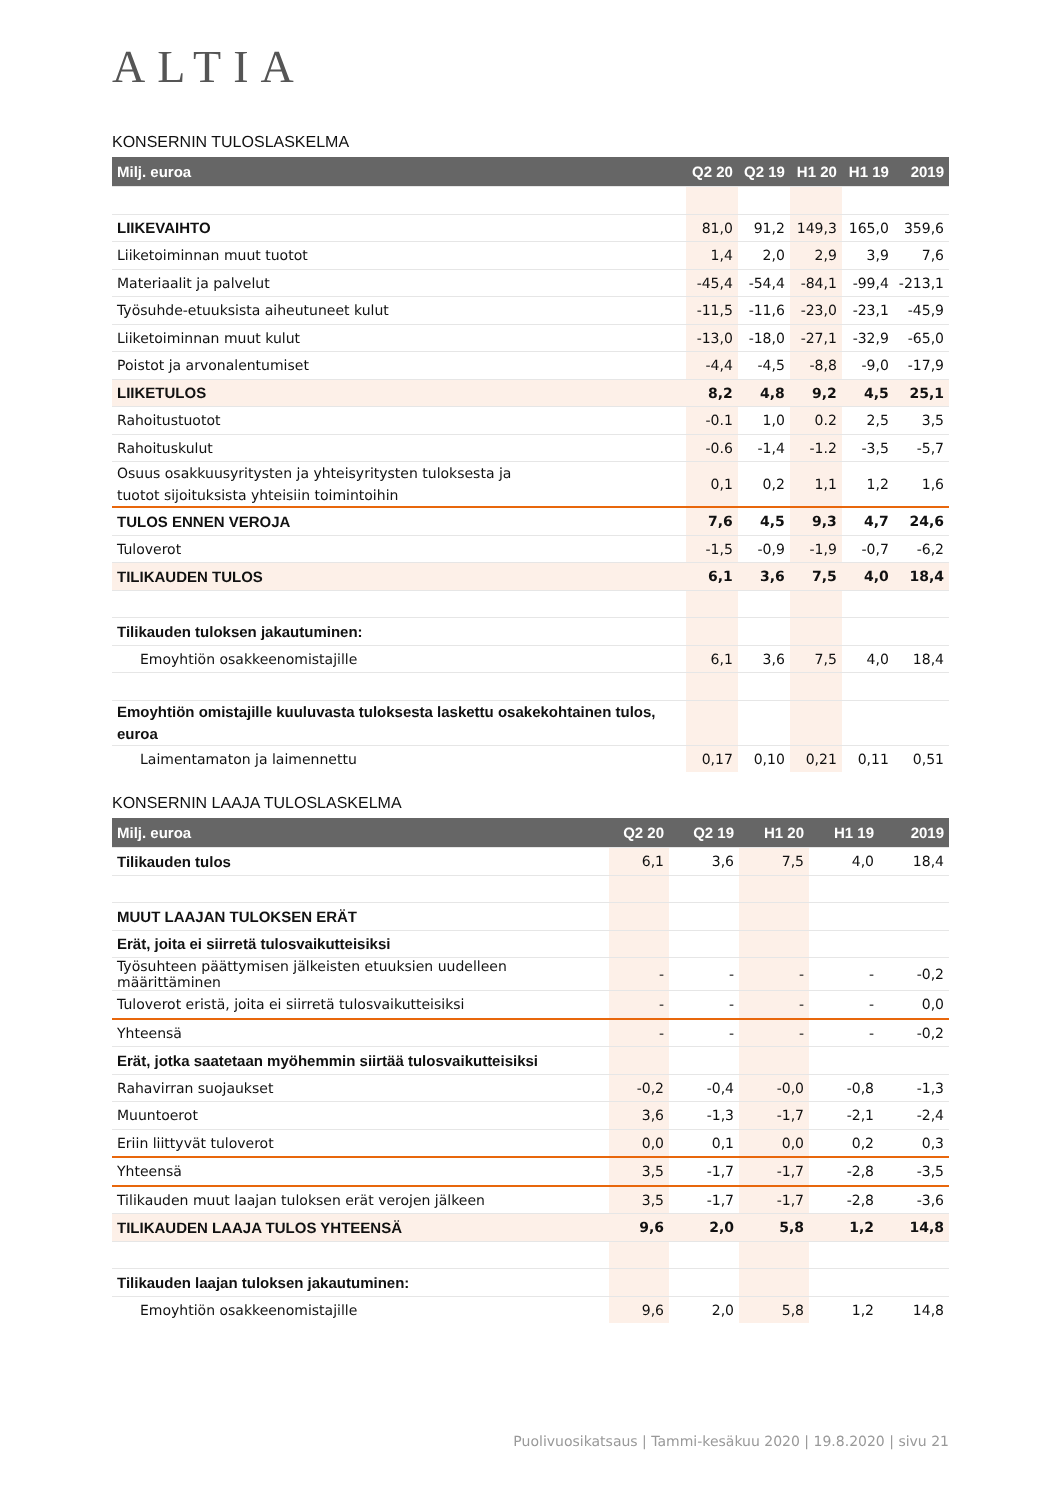ALTIA
KONSERNIN TULOSLASKELMA
| Milj. euroa | Q2 20 | Q2 19 | H1 20 | H1 19 | 2019 |
| --- | --- | --- | --- | --- | --- |
| LIIKEVAIHTO | 81,0 | 91,2 | 149,3 | 165,0 | 359,6 |
| Liiketoiminnan muut tuotot | 1,4 | 2,0 | 2,9 | 3,9 | 7,6 |
| Materiaalit ja palvelut | -45,4 | -54,4 | -84,1 | -99,4 | -213,1 |
| Työsuhde-etuuksista aiheutuneet kulut | -11,5 | -11,6 | -23,0 | -23,1 | -45,9 |
| Liiketoiminnan muut kulut | -13,0 | -18,0 | -27,1 | -32,9 | -65,0 |
| Poistot ja arvonalentumiset | -4,4 | -4,5 | -8,8 | -9,0 | -17,9 |
| LIIKETULOS | 8,2 | 4,8 | 9,2 | 4,5 | 25,1 |
| Rahoitustuotot | -0.1 | 1,0 | 0.2 | 2,5 | 3,5 |
| Rahoituskulut | -0.6 | -1,4 | -1.2 | -3,5 | -5,7 |
| Osuus osakkuusyritysten ja yhteisyritysten tuloksesta ja tuotot sijoituksista yhteisiin toimintoihin | 0,1 | 0,2 | 1,1 | 1,2 | 1,6 |
| TULOS ENNEN VEROJA | 7,6 | 4,5 | 9,3 | 4,7 | 24,6 |
| Tuloverot | -1,5 | -0,9 | -1,9 | -0,7 | -6,2 |
| TILIKAUDEN TULOS | 6,1 | 3,6 | 7,5 | 4,0 | 18,4 |
| Tilikauden tuloksen jakautuminen: | | | | | |
| Emoyhtiön osakkeenomistajille | 6,1 | 3,6 | 7,5 | 4,0 | 18,4 |
| Emoyhtiön omistajille kuuluvasta tuloksesta laskettu osakekohtainen tulos, euroa | | | | | |
| Laimentamaton ja laimennettu | 0,17 | 0,10 | 0,21 | 0,11 | 0,51 |
KONSERNIN LAAJA TULOSLASKELMA
| Milj. euroa | Q2 20 | Q2 19 | H1 20 | H1 19 | 2019 |
| --- | --- | --- | --- | --- | --- |
| Tilikauden tulos | 6,1 | 3,6 | 7,5 | 4,0 | 18,4 |
| MUUT LAAJAN TULOKSEN ERÄT | | | | | |
| Erät, joita ei siirretä tulosvaikutteisiksi | | | | | |
| Työsuhteen päättymisen jälkeisten etuuksien uudelleen määrittäminen | - | - | - | - | -0,2 |
| Tuloverot eristä, joita ei siirretä tulosvaikutteisiksi | - | - | - | - | 0,0 |
| Yhteensä | - | - | - | - | -0,2 |
| Erät, jotka saatetaan myöhemmin siirtää tulosvaikutteisiksi | | | | | |
| Rahavirran suojaukset | -0,2 | -0,4 | -0,0 | -0,8 | -1,3 |
| Muuntoerot | 3,6 | -1,3 | -1,7 | -2,1 | -2,4 |
| Eriin liittyvät tuloverot | 0,0 | 0,1 | 0,0 | 0,2 | 0,3 |
| Yhteensä | 3,5 | -1,7 | -1,7 | -2,8 | -3,5 |
| Tilikauden muut laajan tuloksen erät verojen jälkeen | 3,5 | -1,7 | -1,7 | -2,8 | -3,6 |
| TILIKAUDEN LAAJA TULOS YHTEENSÄ | 9,6 | 2,0 | 5,8 | 1,2 | 14,8 |
| Tilikauden laajan tuloksen jakautuminen: | | | | | |
| Emoyhtiön osakkeenomistajille | 9,6 | 2,0 | 5,8 | 1,2 | 14,8 |
Puolivuosikatsaus | Tammi-kesäkuu 2020 | 19.8.2020 | sivu 21